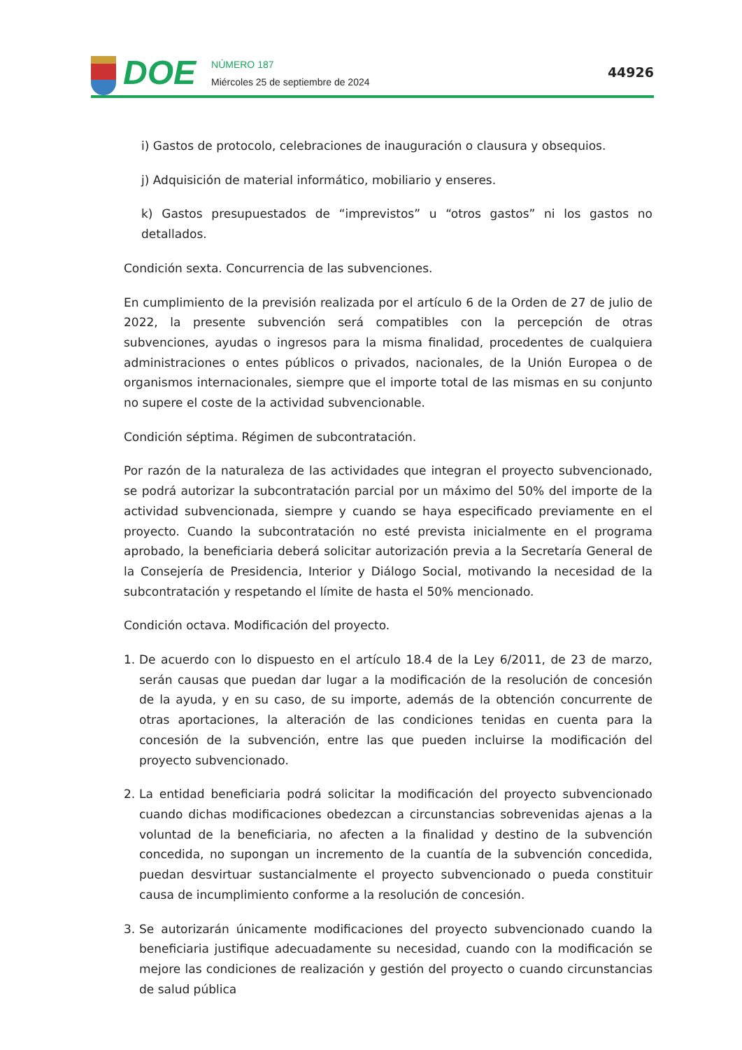DOE
NÚMERO 187
Miércoles 25 de septiembre de 2024
44926
i) Gastos de protocolo, celebraciones de inauguración o clausura y obsequios.
j) Adquisición de material informático, mobiliario y enseres.
k) Gastos presupuestados de “imprevistos” u “otros gastos” ni los gastos no detallados.
Condición sexta. Concurrencia de las subvenciones.
En cumplimiento de la previsión realizada por el artículo 6 de la Orden de 27 de julio de 2022, la presente subvención será compatibles con la percepción de otras subvenciones, ayudas o ingresos para la misma finalidad, procedentes de cualquiera administraciones o entes públicos o privados, nacionales, de la Unión Europea o de organismos internacionales, siempre que el importe total de las mismas en su conjunto no supere el coste de la actividad subvencionable.
Condición séptima. Régimen de subcontratación.
Por razón de la naturaleza de las actividades que integran el proyecto subvencionado, se podrá autorizar la subcontratación parcial por un máximo del 50% del importe de la actividad subvencionada, siempre y cuando se haya especificado previamente en el proyecto. Cuando la subcontratación no esté prevista inicialmente en el programa aprobado, la beneficiaria deberá solicitar autorización previa a la Secretaría General de la Consejería de Presidencia, Interior y Diálogo Social, motivando la necesidad de la subcontratación y respetando el límite de hasta el 50% mencionado.
Condición octava. Modificación del proyecto.
1. De acuerdo con lo dispuesto en el artículo 18.4 de la Ley 6/2011, de 23 de marzo, serán causas que puedan dar lugar a la modificación de la resolución de concesión de la ayuda, y en su caso, de su importe, además de la obtención concurrente de otras aportaciones, la alteración de las condiciones tenidas en cuenta para la concesión de la subvención, entre las que pueden incluirse la modificación del proyecto subvencionado.
2. La entidad beneficiaria podrá solicitar la modificación del proyecto subvencionado cuando dichas modificaciones obedezcan a circunstancias sobrevenidas ajenas a la voluntad de la beneficiaria, no afecten a la finalidad y destino de la subvención concedida, no supongan un incremento de la cuantía de la subvención concedida, puedan desvirtuar sustancialmente el proyecto subvencionado o pueda constituir causa de incumplimiento conforme a la resolución de concesión.
3. Se autorizarán únicamente modificaciones del proyecto subvencionado cuando la beneficiaria justifique adecuadamente su necesidad, cuando con la modificación se mejore las condiciones de realización y gestión del proyecto o cuando circunstancias de salud pública